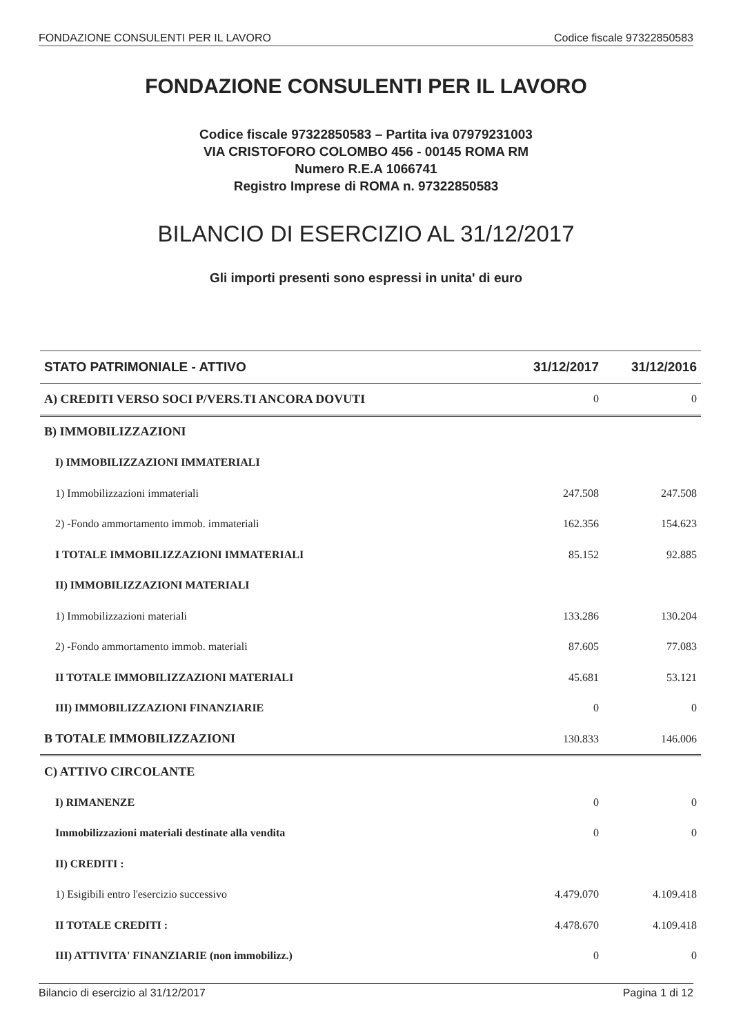FONDAZIONE CONSULENTI PER IL LAVORO Codice fiscale 97322850583
FONDAZIONE CONSULENTI PER IL LAVORO
Codice fiscale 97322850583 – Partita iva 07979231003
VIA CRISTOFORO COLOMBO 456 - 00145 ROMA RM
Numero R.E.A 1066741
Registro Imprese di ROMA n. 97322850583
BILANCIO DI ESERCIZIO AL 31/12/2017
Gli importi presenti sono espressi in unita' di euro
| STATO PATRIMONIALE - ATTIVO | 31/12/2017 | 31/12/2016 |
| --- | --- | --- |
| A) CREDITI VERSO SOCI P/VERS.TI ANCORA DOVUTI | 0 | 0 |
| B) IMMOBILIZZAZIONI | | |
| I) IMMOBILIZZAZIONI IMMATERIALI | | |
| 1) Immobilizzazioni immateriali | 247.508 | 247.508 |
| 2) -Fondo ammortamento immob. immateriali | 162.356 | 154.623 |
| I TOTALE IMMOBILIZZAZIONI IMMATERIALI | 85.152 | 92.885 |
| II) IMMOBILIZZAZIONI MATERIALI | | |
| 1) Immobilizzazioni materiali | 133.286 | 130.204 |
| 2) -Fondo ammortamento immob. materiali | 87.605 | 77.083 |
| II TOTALE IMMOBILIZZAZIONI MATERIALI | 45.681 | 53.121 |
| III) IMMOBILIZZAZIONI FINANZIARIE | 0 | 0 |
| B TOTALE IMMOBILIZZAZIONI | 130.833 | 146.006 |
| C) ATTIVO CIRCOLANTE | | |
| I) RIMANENZE | 0 | 0 |
| Immobilizzazioni materiali destinate alla vendita | 0 | 0 |
| II) CREDITI : | | |
| 1) Esigibili entro l'esercizio successivo | 4.479.070 | 4.109.418 |
| II TOTALE CREDITI : | 4.478.670 | 4.109.418 |
| III) ATTIVITA' FINANZIARIE (non immobilizz.) | 0 | 0 |
Bilancio di esercizio al 31/12/2017 Pagina 1 di 12